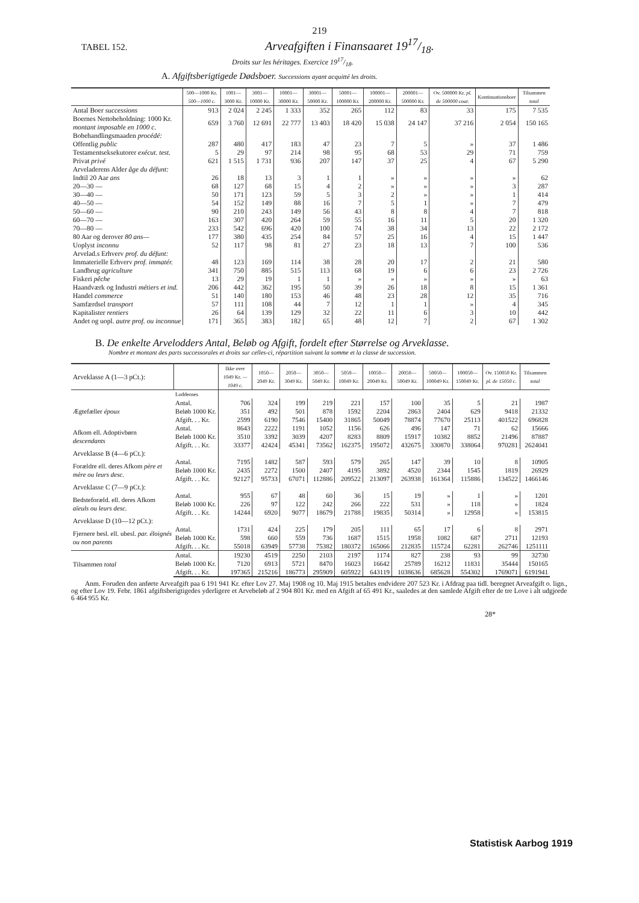219
TABEL 152. Arveafgiften i Finansaaret 1917/18.
Droits sur les héritages. Exercice 1917/18.
A. Afgiftsberigtigede Dødsboer. Successions ayant acquitté les droits.
| | 500—1000 Kr. 500—1000 c. | 1001—3000 Kr. | 3001—10000 Kr. | 10001—30000 Kr. | 30001—50000 Kr. | 50001—100000 Kr. | 100001—200000 Kr. | 200001—500000 Kr. | Ov. 500000 Kr. pl. de 500000 cour. | Kontinuationsboer | Tilsammen total |
| --- | --- | --- | --- | --- | --- | --- | --- | --- | --- | --- | --- |
| Antal Boer successions | 913 | 2 024 | 2 245 | 1 333 | 352 | 265 | 112 | 83 | 33 | 175 | 7 535 |
| Boernes Nettobeholdning: 1000 Kr. montant imposable en 1000 c. | 659 | 3 760 | 12 691 | 22 777 | 13 403 | 18 420 | 15 038 | 24 147 | 37 216 | 2 054 | 150 165 |
| Bobehandlingsmaaden procédé: | | | | | | | | | | | |
| Offentlig public | 287 | 480 | 417 | 183 | 47 | 23 | 7 | 5 | » | 37 | 1 486 |
| Testamentseksekutorer exécut. test. | 5 | 29 | 97 | 214 | 98 | 95 | 68 | 53 | 29 | 71 | 759 |
| Privat privé | 621 | 1 515 | 1 731 | 936 | 207 | 147 | 37 | 25 | 4 | 67 | 5 290 |
| Arveladerens Alder âge du défunt: | | | | | | | | | | | |
| Indtil 20 Aar ans | 26 | 18 | 13 | 3 | 1 | 1 | » | » | » | » | 62 |
| 20—30 — | 68 | 127 | 68 | 15 | 4 | 2 | » | » | » | 3 | 287 |
| 30—40 — | 50 | 171 | 123 | 59 | 5 | 3 | 2 | » | » | 1 | 414 |
| 40—50 — | 54 | 152 | 149 | 88 | 16 | 7 | 5 | 1 | » | 7 | 479 |
| 50—60 — | 90 | 210 | 243 | 149 | 56 | 43 | 8 | 8 | 4 | 7 | 818 |
| 60—70 — | 163 | 307 | 420 | 264 | 59 | 55 | 16 | 11 | 5 | 20 | 1 320 |
| 70—80 — | 233 | 542 | 696 | 420 | 100 | 74 | 38 | 34 | 13 | 22 | 2 172 |
| 80 Aar og derover 80 ans— | 177 | 380 | 435 | 254 | 84 | 57 | 25 | 16 | 4 | 15 | 1 447 |
| Uoplyst inconnu | 52 | 117 | 98 | 81 | 27 | 23 | 18 | 13 | 7 | 100 | 536 |
| Arvelad.s Erhverv prof. du défunt: | | | | | | | | | | | |
| Immaterielle Erhverv prof. immatér. | 48 | 123 | 169 | 114 | 38 | 28 | 20 | 17 | 2 | 21 | 580 |
| Landbrug agriculture | 341 | 750 | 885 | 515 | 113 | 68 | 19 | 6 | 6 | 23 | 2 726 |
| Fiskeri pêche | 13 | 29 | 19 | 1 | 1 | » | » | » | » | » | 63 |
| Haandværk og Industri métiers et ind. | 206 | 442 | 362 | 195 | 50 | 39 | 26 | 18 | 8 | 15 | 1 361 |
| Handel commerce | 51 | 140 | 180 | 153 | 46 | 48 | 23 | 28 | 12 | 35 | 716 |
| Samfærdsel transport | 57 | 111 | 108 | 44 | 7 | 12 | 1 | 1 | » | 4 | 345 |
| Kapitalister rentiers | 26 | 64 | 139 | 129 | 32 | 22 | 11 | 6 | 3 | 10 | 442 |
| Andet og uopl. autre prof. ou inconnue | 171 | 365 | 383 | 182 | 65 | 48 | 12 | 7 | 2 | 67 | 1 302 |
B. De enkelte Arvelodders Antal, Beløb og Afgift, fordelt efter Størrelse og Arveklasse.
Nombre et montant des parts successorales et droits sur celles-ci, répartition suivant la somme et la classe de succession.
| Arveklasse A (1—3 pCt.): | | Ikke over 1049 Kr. —1049 c. | 1050—2049 Kr. | 2050—3049 Kr. | 3050—5049 Kr. | 5050—10049 Kr. | 10050—20049 Kr. | 20050—50049 Kr. | 50050—100049 Kr. | 100050—150049 Kr. | Ov. 150050 Kr. pl. de 15050 c. | Tilsammen total |
| --- | --- | --- | --- | --- | --- | --- | --- | --- | --- | --- | --- | --- |
| | Loddernes | | | | | | | | | | | |
| Ægtefæller époux | Antal. | 706 | 324 | 199 | 219 | 221 | 157 | 100 | 35 | 5 | 21 | 1987 |
| | Beløb 1000 Kr. | 351 | 492 | 501 | 878 | 1592 | 2204 | 2863 | 2404 | 629 | 9418 | 21332 |
| | Afgift. . . Kr. | 2599 | 6190 | 7546 | 15400 | 31865 | 50049 | 78874 | 77670 | 25113 | 401522 | 696828 |
| Afkom ell. Adoptivbørn descendants | Antal. | 8643 | 2222 | 1191 | 1052 | 1156 | 626 | 496 | 147 | 71 | 62 | 15666 |
| | Beløb 1000 Kr. | 3510 | 3392 | 3039 | 4207 | 8283 | 8809 | 15917 | 10382 | 8852 | 21496 | 87887 |
| | Afgift. . . Kr. | 33377 | 42424 | 45341 | 73562 | 162375 | 195072 | 432675 | 330870 | 338064 | 970281 | 2624041 |
| Arveklasse B (4—6 pCt.): | | | | | | | | | | | | |
| Forældre ell. deres Afkom père et mère ou leurs desc. | Antal. | 7195 | 1482 | 587 | 593 | 579 | 265 | 147 | 39 | 10 | 8 | 10905 |
| | Beløb 1000 Kr. | 2435 | 2272 | 1500 | 2407 | 4195 | 3892 | 4520 | 2344 | 1545 | 1819 | 26929 |
| | Afgift. . . Kr. | 92127 | 95733 | 67071 | 112886 | 209522 | 213097 | 263938 | 161364 | 115886 | 134522 | 1466146 |
| Arveklasse C (7—9 pCt.): | | | | | | | | | | | | |
| Bedsteforæld. ell. deres Afkom aïeuls ou leurs desc. | Antal. | 955 | 67 | 48 | 60 | 36 | 15 | 19 | » | 1 | » | 1201 |
| | Beløb 1000 Kr. | 226 | 97 | 122 | 242 | 266 | 222 | 531 | » | 118 | » | 1824 |
| | Afgift. . . Kr. | 14244 | 6920 | 9077 | 18679 | 21788 | 19835 | 50314 | » | 12958 | » | 153815 |
| Arveklasse D (10—12 pCt.): | | | | | | | | | | | | |
| Fjernere besl. ell. ubesl. par. éloignés ou non parents | Antal. | 1731 | 424 | 225 | 179 | 205 | 111 | 65 | 17 | 6 | 8 | 2971 |
| | Beløb 1000 Kr. | 598 | 660 | 559 | 736 | 1687 | 1515 | 1958 | 1082 | 687 | 2711 | 12193 |
| | Afgift. . . Kr. | 55018 | 63949 | 57738 | 75382 | 180372 | 165066 | 212835 | 115724 | 62281 | 262746 | 1251111 |
| Tilsammen total | Antal. | 19230 | 4519 | 2250 | 2103 | 2197 | 1174 | 827 | 238 | 93 | 99 | 32730 |
| | Beløb 1000 Kr. | 7120 | 6913 | 5721 | 8470 | 16023 | 16642 | 25789 | 16212 | 11831 | 35444 | 150165 |
| | Afgift. . . Kr. | 197365 | 215216 | 186773 | 295909 | 605922 | 643119 | 1038636 | 685628 | 554302 | 1769071 | 6191941 |
Anm. Foruden den anførte Arveafgift paa 6 191 941 Kr. efter Lov 27. Maj 1908 og 10. Maj 1915 betaltes endvidere 207 523 Kr. i Afdrag paa tidl. beregnet Arveafgift o. lign., og efter Lov 19. Febr. 1861 afgiftsberigtigedes yderligere et Arvebeløb af 2 904 801 Kr. med en Afgift af 65 491 Kr., saaledes at den samlede Afgift efter de tre Love i alt udgjorde 6 464 955 Kr.
28*
Statistisk Aarbog 1919